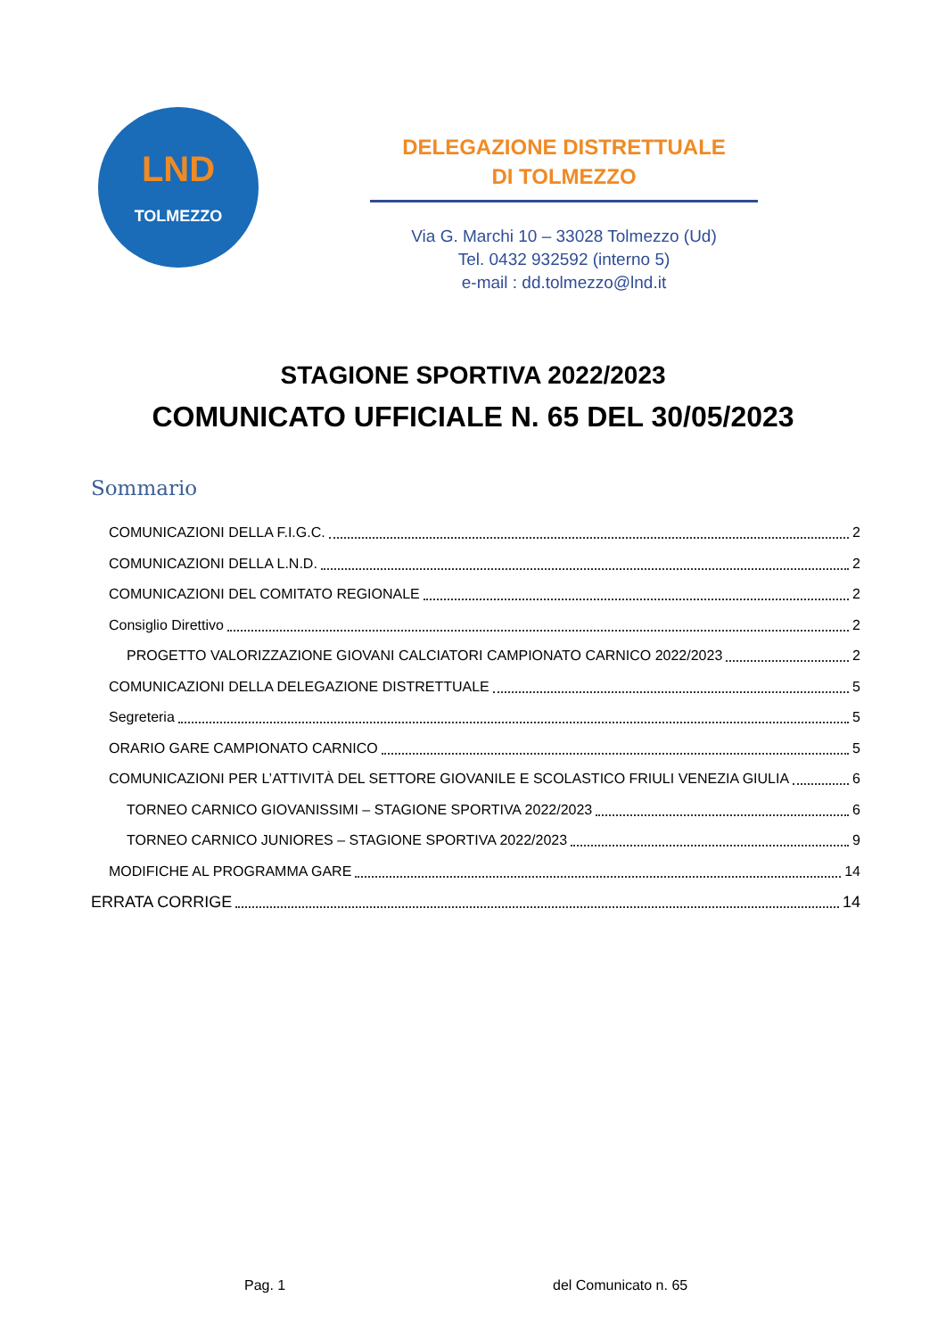LND
TOLMEZZO
DELEGAZIONE DISTRETTUALE
DI TOLMEZZO
Via G. Marchi 10 – 33028 Tolmezzo (Ud)
Tel. 0432 932592 (interno 5)
e-mail : dd.tolmezzo@lnd.it
STAGIONE SPORTIVA 2022/2023
COMUNICATO UFFICIALE N. 65 DEL 30/05/2023
Sommario
COMUNICAZIONI DELLA F.I.G.C. 2
COMUNICAZIONI DELLA L.N.D. 2
COMUNICAZIONI DEL COMITATO REGIONALE 2
Consiglio Direttivo 2
PROGETTO VALORIZZAZIONE GIOVANI CALCIATORI CAMPIONATO CARNICO 2022/2023 2
COMUNICAZIONI DELLA DELEGAZIONE DISTRETTUALE 5
Segreteria 5
ORARIO GARE CAMPIONATO CARNICO 5
COMUNICAZIONI PER L’ATTIVITÀ DEL SETTORE GIOVANILE E SCOLASTICO FRIULI VENEZIA GIULIA 6
TORNEO CARNICO GIOVANISSIMI – STAGIONE SPORTIVA 2022/2023 6
TORNEO CARNICO JUNIORES – STAGIONE SPORTIVA 2022/2023 9
MODIFICHE AL PROGRAMMA GARE 14
ERRATA CORRIGE 14
Pag. 1 del Comunicato n. 65